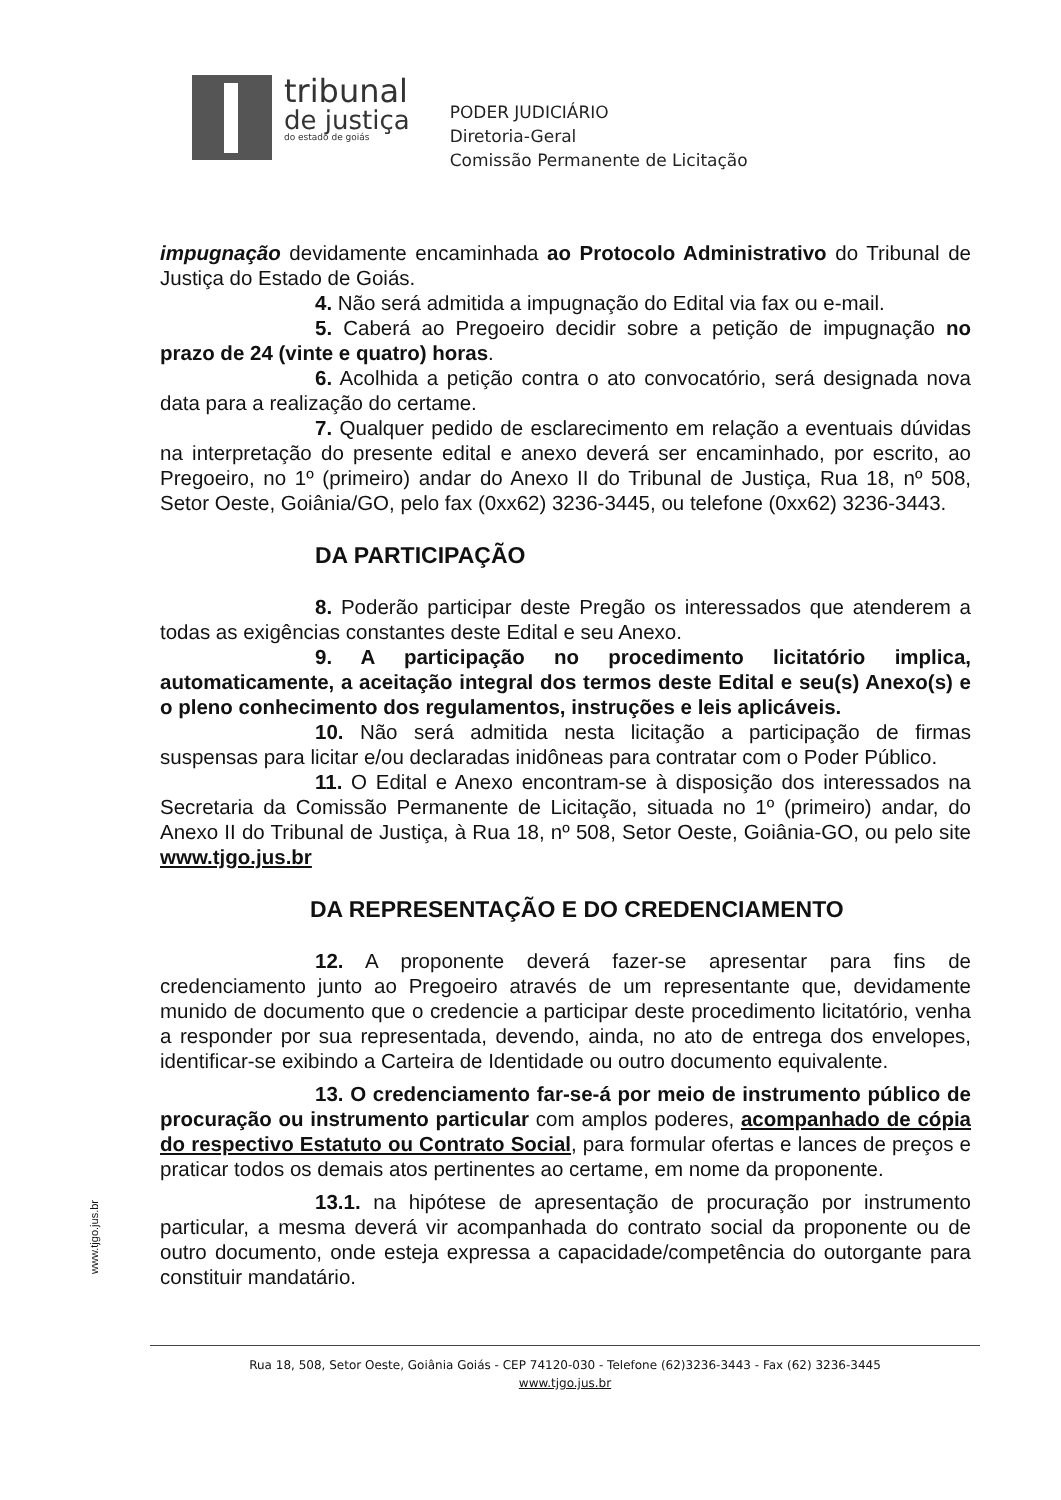tribunal
de justiça
do estado de goiás
PODER JUDICIÁRIO
Diretoria-Geral
Comissão Permanente de Licitação
impugnação devidamente encaminhada ao Protocolo Administrativo do Tribunal de Justiça do Estado de Goiás.
4. Não será admitida a impugnação do Edital via fax ou e-mail.
5. Caberá ao Pregoeiro decidir sobre a petição de impugnação no prazo de 24 (vinte e quatro) horas.
6. Acolhida a petição contra o ato convocatório, será designada nova data para a realização do certame.
7. Qualquer pedido de esclarecimento em relação a eventuais dúvidas na interpretação do presente edital e anexo deverá ser encaminhado, por escrito, ao Pregoeiro, no 1º (primeiro) andar do Anexo II do Tribunal de Justiça, Rua 18, nº 508, Setor Oeste, Goiânia/GO, pelo fax (0xx62) 3236-3445, ou telefone (0xx62) 3236-3443.
DA PARTICIPAÇÃO
8. Poderão participar deste Pregão os interessados que atenderem a todas as exigências constantes deste Edital e seu Anexo.
9. A participação no procedimento licitatório implica, automaticamente, a aceitação integral dos termos deste Edital e seu(s) Anexo(s) e o pleno conhecimento dos regulamentos, instruções e leis aplicáveis.
10. Não será admitida nesta licitação a participação de firmas suspensas para licitar e/ou declaradas inidôneas para contratar com o Poder Público.
11. O Edital e Anexo encontram-se à disposição dos interessados na Secretaria da Comissão Permanente de Licitação, situada no 1º (primeiro) andar, do Anexo II do Tribunal de Justiça, à Rua 18, nº 508, Setor Oeste, Goiânia-GO, ou pelo site www.tjgo.jus.br
DA REPRESENTAÇÃO E DO CREDENCIAMENTO
12. A proponente deverá fazer-se apresentar para fins de credenciamento junto ao Pregoeiro através de um representante que, devidamente munido de documento que o credencie a participar deste procedimento licitatório, venha a responder por sua representada, devendo, ainda, no ato de entrega dos envelopes, identificar-se exibindo a Carteira de Identidade ou outro documento equivalente.
13. O credenciamento far-se-á por meio de instrumento público de procuração ou instrumento particular com amplos poderes, acompanhado de cópia do respectivo Estatuto ou Contrato Social, para formular ofertas e lances de preços e praticar todos os demais atos pertinentes ao certame, em nome da proponente.
13.1. na hipótese de apresentação de procuração por instrumento particular, a mesma deverá vir acompanhada do contrato social da proponente ou de outro documento, onde esteja expressa a capacidade/competência do outorgante para constituir mandatário.
www.tjgo.jus.br
Rua 18, 508, Setor Oeste, Goiânia Goiás - CEP 74120-030 - Telefone (62)3236-3443 - Fax (62) 3236-3445
www.tjgo.jus.br